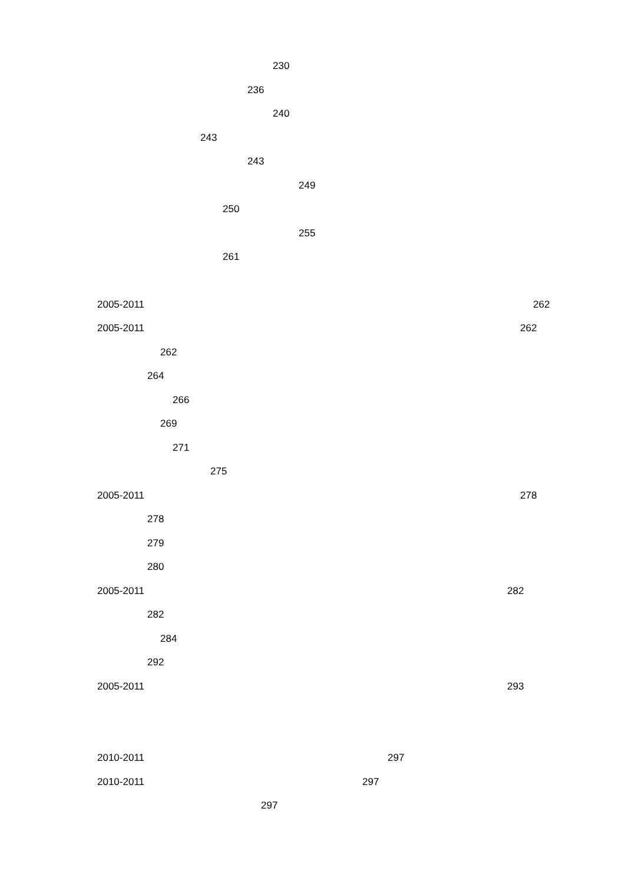230
236
240
243
243
249
250
255
261
2005-2011 262
2005-2011 262
262
264
266
269
271
275
2005-2011 278
278
279
280
2005-2011 282
282
284
292
2005-2011 293
2010-2011 297
2010-2011 297
297